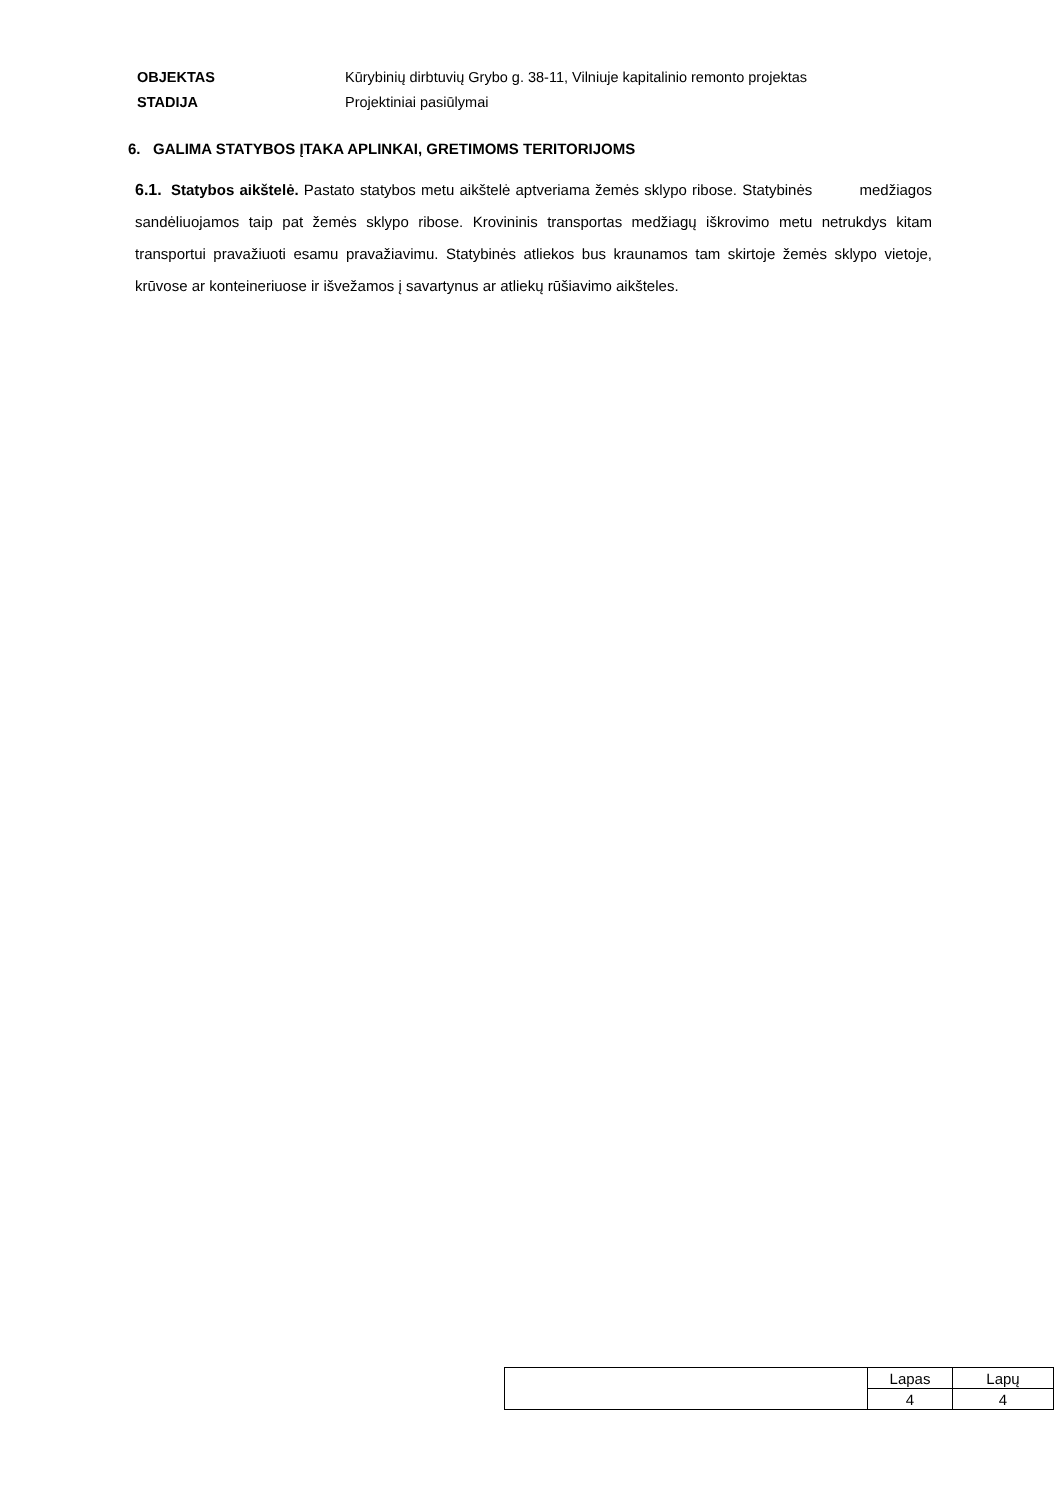OBJEKTAS Kūrybinių dirbtuvių Grybo g. 38-11, Vilniuje kapitalinio remonto projektas
STADIJA Projektiniai pasiūlymai
6. GALIMA STATYBOS ĮTAKA APLINKAI, GRETIMOMS TERITORIJOMS
6.1. Statybos aikštelė. Pastato statybos metu aikštelė aptveriama žemės sklypo ribose. Statybinės medžiagos sandėliuojamos taip pat žemės sklypo ribose. Krovininis transportas medžiagų iškrovimo metu netrukdys kitam transportui pravažiuoti esamu pravažiavimu. Statybinės atliekos bus kraunamos tam skirtoje žemės sklypo vietoje, krūvose ar konteineriuose ir išvežamos į savartynus ar atliekų rūšiavimo aikšteles.
| | Lapas | Lapų |
| | 4 | 4 |